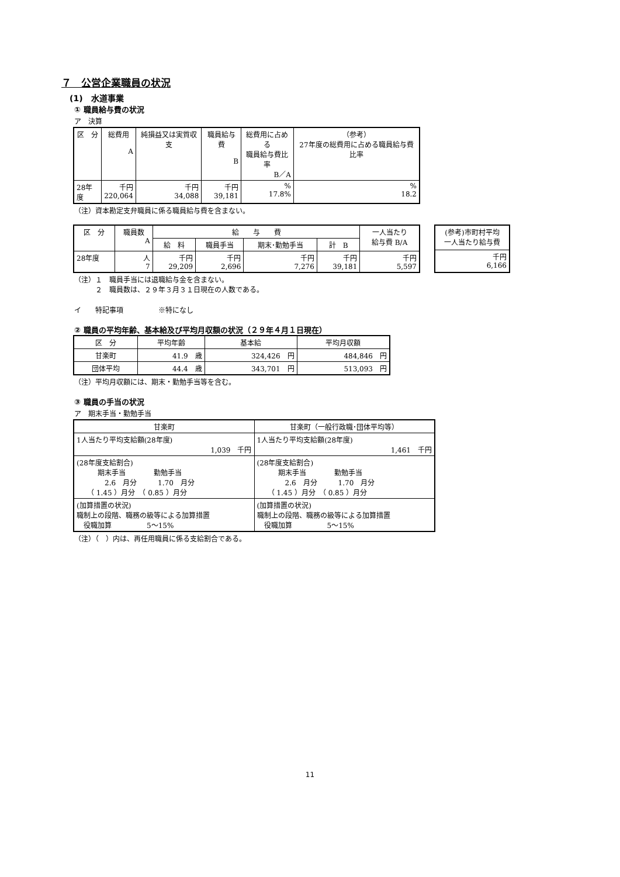７　公営企業職員の状況
(1)　水道事業
① 職員給与費の状況
ア　決算
| 区 分 | 総費用 A | 純損益又は実質収支 | 職員給与費 B | 総費用に占める 職員給与費比率 B／A | （参考） 27年度の総費用に占める職員給与費比率 |
| --- | --- | --- | --- | --- | --- |
| 28年度 | 千円 220,064 | 千円 34,088 | 千円 39,181 | % 17.8% | % 18.2 |
（注）資本勘定支弁職員に係る職員給与費を含まない。
| 区 分 | 職員数 A | 給 与 費 | | | | 一人当たり 給与費 B/A |
| --- | --- | --- | --- | --- | --- | --- |
| | | 給 料 | 職員手当 | 期末･勤勉手当 | 計 B | |
| 28年度 | 人 7 | 千円 29,209 | 千円 2,696 | 千円 7,276 | 千円 39,181 | 千円 5,597 |
| (参考)市町村平均 一人当たり給与費 |
| --- |
| 千円 6,166 |
（注）１　職員手当には退職給与金を含まない。
　　　２　職員数は、２９年３月３１日現在の人数である。
イ　　特記事項　　　　　※特になし
② 職員の平均年齢、基本給及び平均月収額の状況（２９年４月１日現在）
| 区 分 | 平均年齢 | 基本給 | 平均月収額 |
| --- | --- | --- | --- |
| 甘楽町 | 41.9 歳 | 324,426 円 | 484,846 円 |
| 団体平均 | 44.4 歳 | 343,701 円 | 513,093 円 |
（注）平均月収額には、期末・勤勉手当等を含む。
③ 職員の手当の状況
ア　期末手当・勤勉手当
| 甘楽町 | 甘楽町（一般行政職･団体平均等） |
| --- | --- |
| 1人当たり平均支給額(28年度) 1,039 千円 | 1人当たり平均支給額(28年度) 1,461 千円 |
| (28年度支給割合) 期末手当 勤勉手当 2.6 月分 1.70 月分 （ 1.45 ）月分 （ 0.85 ）月分 | (28年度支給割合) 期末手当 勤勉手当 2.6 月分 1.70 月分 （ 1.45 ）月分 （ 0.85 ）月分 |
| (加算措置の状況) 職制上の段階、職務の級等による加算措置 役職加算 5～15% | (加算措置の状況) 職制上の段階、職務の級等による加算措置 役職加算 5～15% |
（注）（　）内は、再任用職員に係る支給割合である。
11